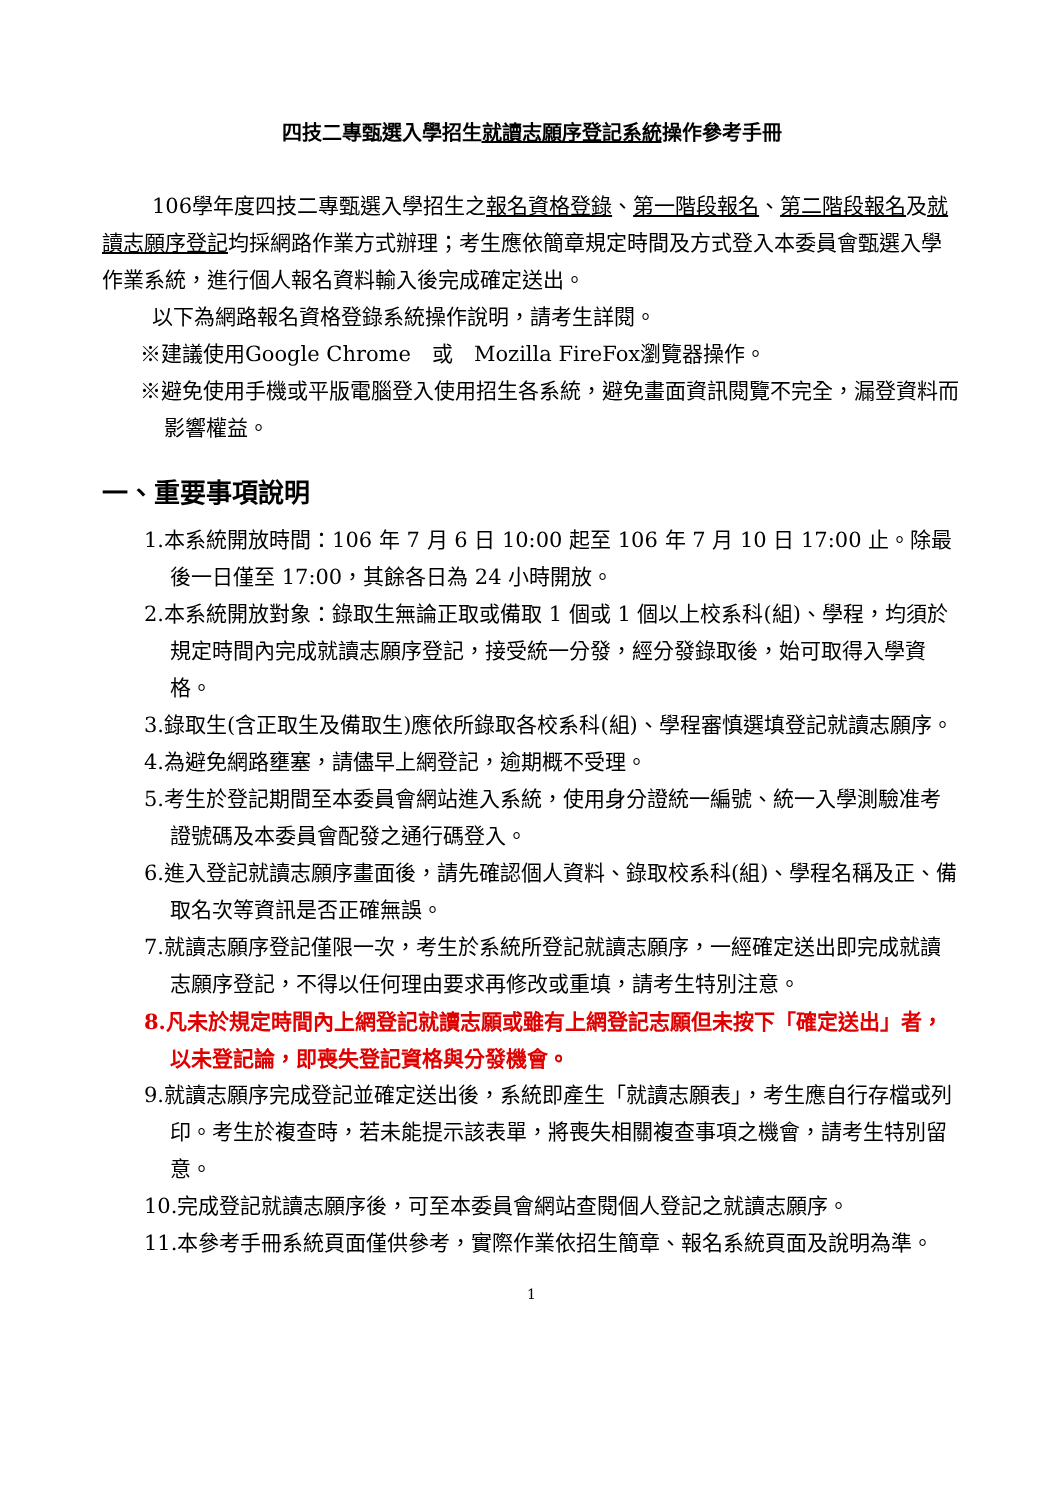四技二專甄選入學招生就讀志願序登記系統操作參考手冊
106學年度四技二專甄選入學招生之報名資格登錄、第一階段報名、第二階段報名及就讀志願序登記均採網路作業方式辦理；考生應依簡章規定時間及方式登入本委員會甄選入學作業系統，進行個人報名資料輸入後完成確定送出。
以下為網路報名資格登錄系統操作說明，請考生詳閱。
※建議使用Google Chrome　或　Mozilla FireFox瀏覽器操作。
※避免使用手機或平版電腦登入使用招生各系統，避免畫面資訊閱覽不完全，漏登資料而影響權益。
一、重要事項說明
1.本系統開放時間：106 年 7 月 6 日 10:00 起至 106 年 7 月 10 日 17:00 止。除最後一日僅至 17:00，其餘各日為 24 小時開放。
2.本系統開放對象：錄取生無論正取或備取 1 個或 1 個以上校系科(組)、學程，均須於規定時間內完成就讀志願序登記，接受統一分發，經分發錄取後，始可取得入學資格。
3.錄取生(含正取生及備取生)應依所錄取各校系科(組)、學程審慎選填登記就讀志願序。
4.為避免網路壅塞，請儘早上網登記，逾期概不受理。
5.考生於登記期間至本委員會網站進入系統，使用身分證統一編號、統一入學測驗准考證號碼及本委員會配發之通行碼登入。
6.進入登記就讀志願序畫面後，請先確認個人資料、錄取校系科(組)、學程名稱及正、備取名次等資訊是否正確無誤。
7.就讀志願序登記僅限一次，考生於系統所登記就讀志願序，一經確定送出即完成就讀志願序登記，不得以任何理由要求再修改或重填，請考生特別注意。
8.凡未於規定時間內上網登記就讀志願或雖有上網登記志願但未按下「確定送出」者，以未登記論，即喪失登記資格與分發機會。
9.就讀志願序完成登記並確定送出後，系統即產生「就讀志願表」，考生應自行存檔或列印。考生於複查時，若未能提示該表單，將喪失相關複查事項之機會，請考生特別留意。
10.完成登記就讀志願序後，可至本委員會網站查閱個人登記之就讀志願序。
11.本參考手冊系統頁面僅供參考，實際作業依招生簡章、報名系統頁面及說明為準。
1